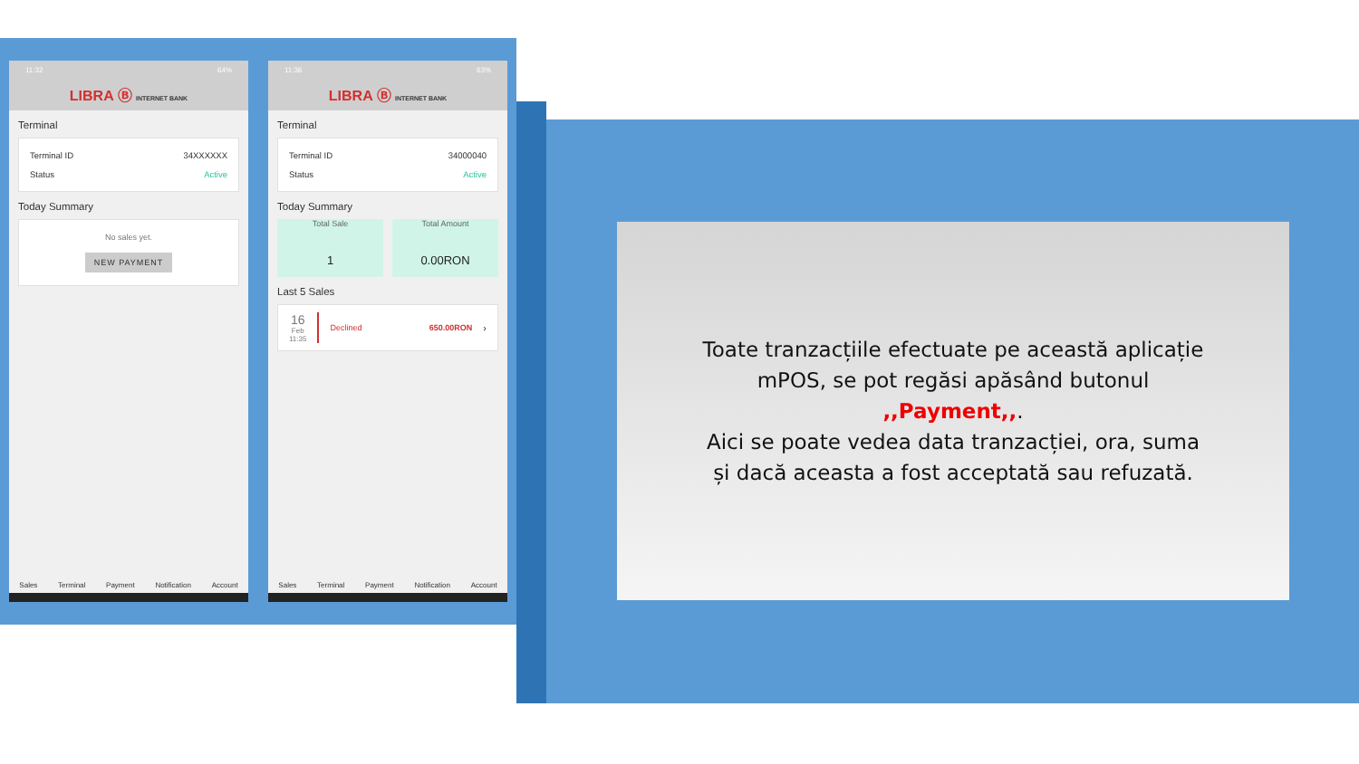11:32 64%
LIBRA Ⓑ INTERNET BANK
Terminal
Terminal ID 34XXXXXX
Status Active
Today Summary
No sales yet.
NEW PAYMENT
Sales Terminal Payment Notification Account
11:36 63%
LIBRA Ⓑ INTERNET BANK
Terminal
Terminal ID 34000040
Status Active
Today Summary
Total Sale
1
Total Amount
0.00RON
Last 5 Sales
16
Feb
11:35
Declined 650.00RON ›
Sales Terminal Payment Notification Account
Toate tranzacțiile efectuate pe această aplicație
mPOS, se pot regăsi apăsând butonul
,,Payment,,.
Aici se poate vedea data tranzacției, ora, suma
și dacă aceasta a fost acceptată sau refuzată.